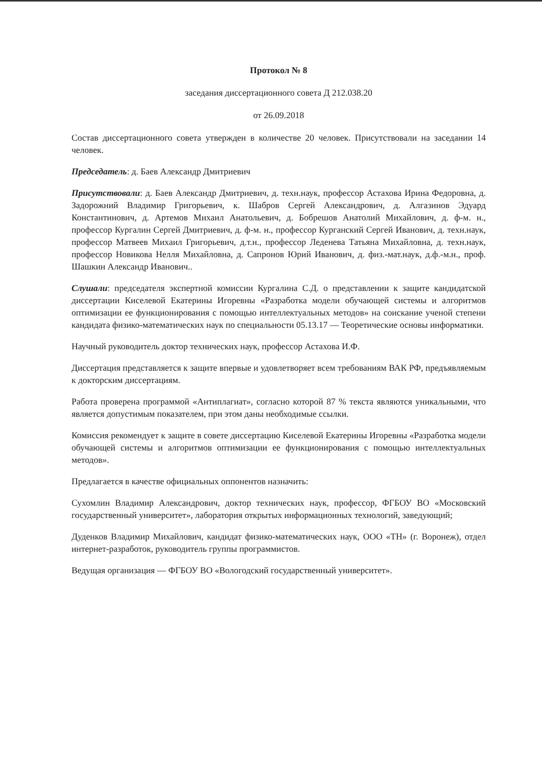Протокол № 8
заседания диссертационного совета Д 212.038.20
от 26.09.2018
Состав диссертационного совета утвержден в количестве 20 человек. Присутствовали на заседании 14 человек.
Председатель: д. Баев Александр Дмитриевич
Присутствовали: д. Баев Александр Дмитриевич, д. техн.наук, профессор Астахова Ирина Федоровна, д. Задорожний Владимир Григорьевич, к. Шабров Сергей Александрович, д. Алгазинов Эдуард Константинович, д. Артемов Михаил Анатольевич, д. Бобрешов Анатолий Михайлович, д. ф-м. н., профессор Кургалин Сергей Дмитриевич, д. ф-м. н., профессор Курганский Сергей Иванович, д. техн.наук, профессор Матвеев Михаил Григорьевич, д.т.н., профессор Леденева Татьяна Михайловна, д. техн.наук, профессор Новикова Нелля Михайловна, д. Сапронов Юрий Иванович, д. физ.-мат.наук, д.ф.-м.н., проф. Шашкин Александр Иванович..
Слушали: председателя экспертной комиссии Кургалина С.Д. о представлении к защите кандидатской диссертации Киселевой Екатерины Игоревны «Разработка модели обучающей системы и алгоритмов оптимизации ее функционирования с помощью интеллектуальных методов» на соискание ученой степени кандидата физико-математических наук по специальности 05.13.17 — Теоретические основы информатики.
Научный руководитель доктор технических наук, профессор Астахова И.Ф.
Диссертация представляется к защите впервые и удовлетворяет всем требованиям ВАК РФ, предъявляемым к докторским диссертациям.
Работа проверена программой «Антиплагиат», согласно которой 87 % текста являются уникальными, что является допустимым показателем, при этом даны необходимые ссылки.
Комиссия рекомендует к защите в совете диссертацию Киселевой Екатерины Игоревны «Разработка модели обучающей системы и алгоритмов оптимизации ее функционирования с помощью интеллектуальных методов».
Предлагается в качестве официальных оппонентов назначить:
Сухомлин Владимир Александрович, доктор технических наук, профессор, ФГБОУ ВО «Московский государственный университет», лаборатория открытых информационных технологий, заведующий;
Дуденков Владимир Михайлович, кандидат физико-математических наук, ООО «ТН» (г. Воронеж), отдел интернет-разработок, руководитель группы программистов.
Ведущая организация — ФГБОУ ВО «Вологодский государственный университет».